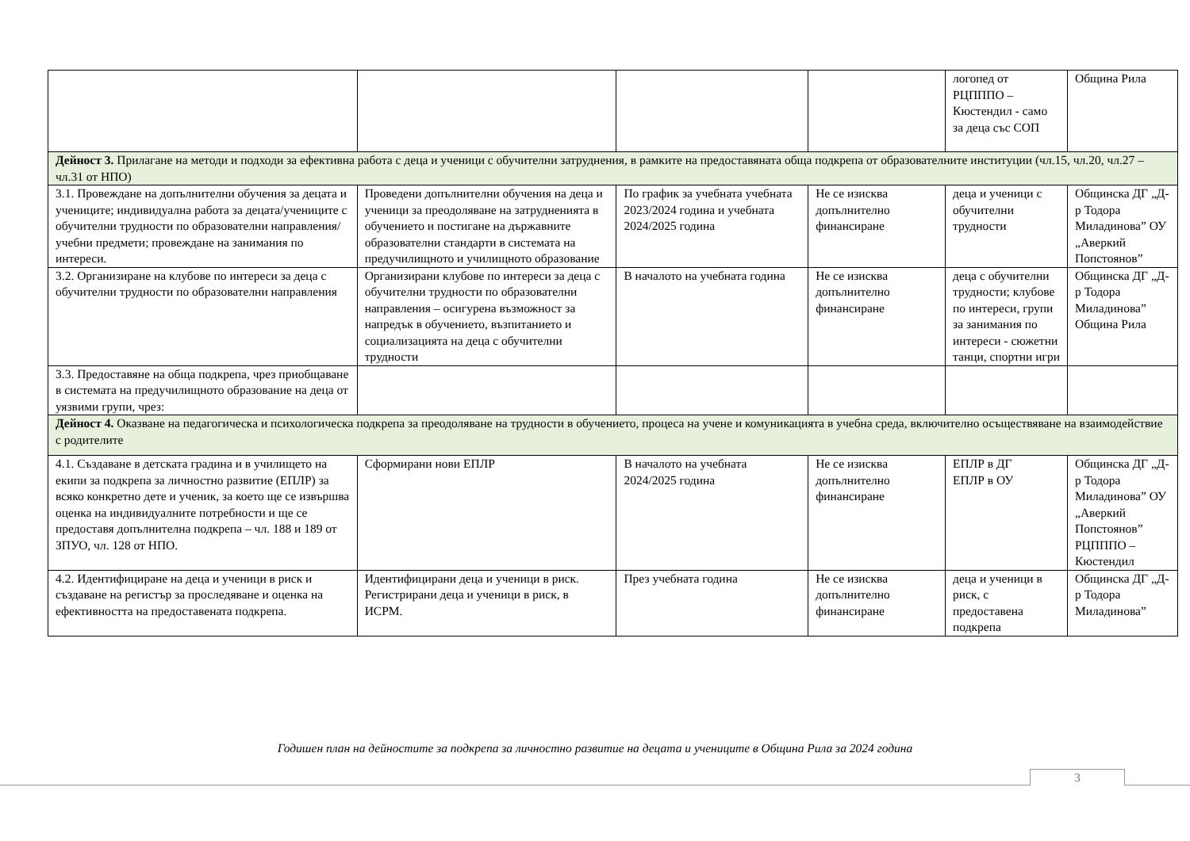| | | | | логопед от РЦПППО – Кюстендил - само за деца със СОП | Община Рила |
| Дейност 3. Прилагане на методи и подходи за ефективна работа с деца и ученици с обучителни затруднения, в рамките на предоставяната обща подкрепа от образователните институции (чл.15, чл.20, чл.27 – чл.31 от НПО) | | | | | |
| 3.1. Провеждане на допълнителни обучения за децата и учениците; индивидуална работа за децата/учениците с обучителни трудности по образователни направления/ учебни предмети; провеждане на занимания по интереси. | Проведени допълнителни обучения на деца и ученици за преодоляване на затрудненията в обучението и постигане на държавните образователни стандарти в системата на предучилищното и училищното образование | По график за учебната учебната 2023/2024 година и учебната 2024/2025 година | Не се изисква допълнително финансиране | деца и ученици с обучителни трудности | Общинска ДГ „Д-р Тодора Миладинова” ОУ „Аверкий Попстоянов” |
| 3.2. Организиране на клубове по интереси за деца с обучителни трудности по образователни направления | Организирани клубове по интереси за деца с обучителни трудности по образователни направления – осигурена възможност за напредък в обучението, възпитанието и социализацията на деца с обучителни трудности | В началото на учебната година | Не се изисква допълнително финансиране | деца с обучителни трудности; клубове по интереси, групи за занимания по интереси - сюжетни танци, спортни игри | Общинска ДГ „Д-р Тодора Миладинова” Община Рила |
| 3.3. Предоставяне на обща подкрепа, чрез приобщаване в системата на предучилищното образование на деца от уязвими групи, чрез: | | | | | |
| Дейност 4. Оказване на педагогическа и психологическа подкрепа за преодоляване на трудности в обучението, процеса на учене и комуникацията в учебна среда, включително осъществяване на взаимодействие с родителите | | | | | |
| 4.1. Създаване в детската градина и в училището на екипи за подкрепа за личностно развитие (ЕПЛР) за всяко конкретно дете и ученик, за което ще се извършва оценка на индивидуалните потребности и ще се предоставя допълнителна подкрепа – чл. 188 и 189 от ЗПУО, чл. 128 от НПО. | Сформирани нови ЕПЛР | В началото на учебната 2024/2025 година | Не се изисква допълнително финансиране | ЕПЛР в ДГ ЕПЛР в ОУ | Общинска ДГ „Д-р Тодора Миладинова” ОУ „Аверкий Попстоянов” РЦПППО – Кюстендил |
| 4.2. Идентифициране на деца и ученици в риск и създаване на регистър за проследяване и оценка на ефективността на предоставената подкрепа. | Идентифицирани деца и ученици в риск. Регистрирани деца и ученици в риск, в ИСРМ. | През учебната година | Не се изисква допълнително финансиране | деца и ученици в риск, с предоставена подкрепа | Общинска ДГ „Д-р Тодора Миладинова” |
Годишен план на дейностите за подкрепа за личностно развитие на децата и учениците в Община Рила за 2024 година
3